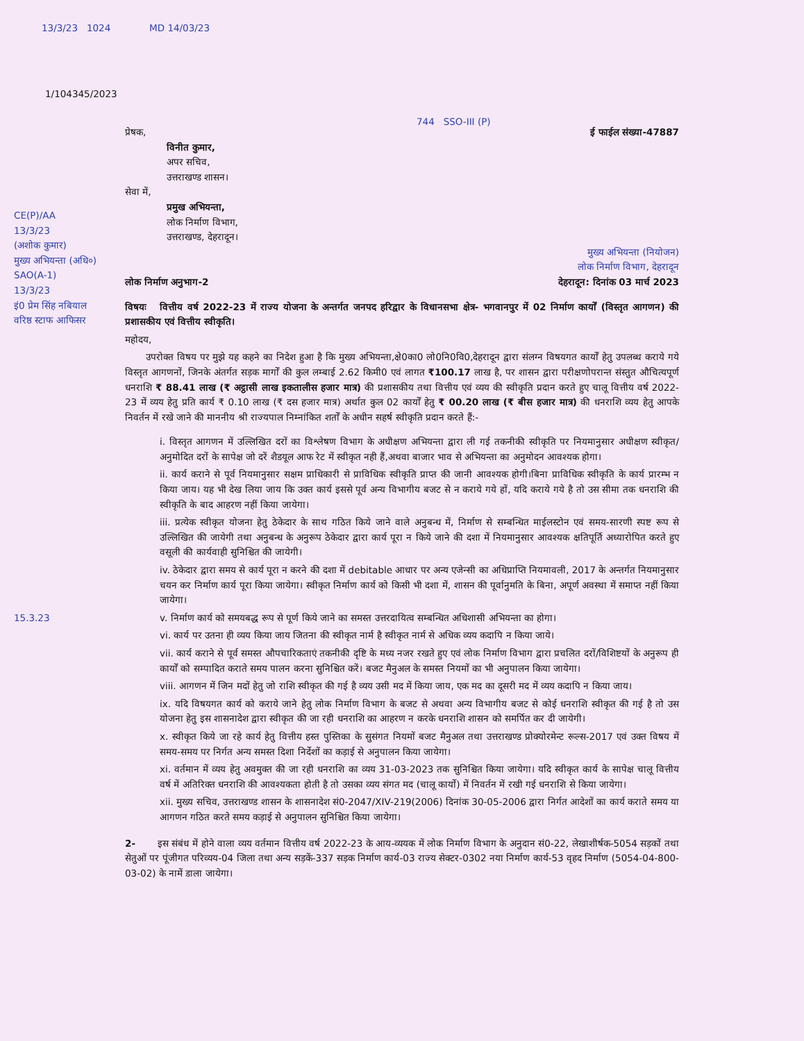13/3/23 1024 MD 14/03/23
1/104345/2023
744 SSO-III (P)
प्रेषक, ई फाईल संख्या-47887
विनीत कुमार,
अपर सचिव,
उत्तराखण्ड शासन।
सेवा में,
प्रमुख अभियन्ता,
लोक निर्माण विभाग,
उत्तराखण्ड, देहरादून।
मुख्य अभियन्ता (नियोजन)
लोक निर्माण विभाग, देहरादून
लोक निर्माण अनुभाग-2 देहरादून: दिनांक 03 मार्च 2023
विषयः वित्तीय वर्ष 2022-23 में राज्य योजना के अन्तर्गत जनपद हरिद्वार के विधानसभा क्षेत्र- भगवानपुर में 02 निर्माण कार्यों (विस्तृत आगणन) की प्रशासकीय एवं वित्तीय स्वीकृति।
महोदय,
उपरोक्त विषय पर मुझे यह कहने का निदेश हुआ है कि मुख्य अभियन्ता,क्षे0का0 लो0नि0वि0,देहरादून द्वारा संलग्न विषयगत कार्यों हेतु उपलब्ध कराये गये विस्तृत आगणनों, जिनके अंतर्गत सड़क मार्गों की कुल लम्बाई 2.62 किमी0 एवं लागत ₹100.17 लाख है, पर शासन द्वारा परीक्षणोपरान्त संस्तुत औचित्यपूर्ण धनराशि ₹ 88.41 लाख (₹ अट्ठासी लाख इकतालीस हजार मात्र) की प्रशासकीय तथा वित्तीय एवं व्यय की स्वीकृति प्रदान करते हुए चालू वित्तीय वर्ष 2022-23 में व्यय हेतु प्रति कार्य ₹ 0.10 लाख (₹ दस हजार मात्र) अर्थात कुल 02 कार्यों हेतु ₹ 00.20 लाख (₹ बीस हजार मात्र) की धनराशि व्यय हेतु आपके निवर्तन में रखे जाने की मा‍ननीय श्री राज्यपाल निम्नांकित शर्तों के अधीन सहर्ष स्वीकृति प्रदान करते हैं:-
i. विस्तृत आगणन में उल्लिखित दरों का विश्लेषण विभाग के अधीक्षण अभियन्ता द्वारा ली गई तकनीकी स्वीकृति पर नियमानुसार अधीक्षण स्वीकृत/अनुमोदित दरों के सापेक्ष जो दरें शैडयूल आफ रेट में स्वीकृत नही हैं,अथवा बाजार भाव से अभियन्ता का अनुमोदन आवश्यक होगा।
ii. कार्य कराने से पूर्व नियमानुसार सक्षम प्राधिकारी से प्राविधिक स्वीकृति प्राप्त की जानी आवश्यक होगी।बिना प्राविधिक स्वीकृति के कार्य प्रारम्भ न किया जाय। यह भी देख लिया जाय कि उक्त कार्य इससे पूर्व अन्य विभागीय बजट से न कराये गये हों, यदि कराये गये है तो उस सीमा तक धनराशि की स्वीकृति के बाद आहरण नहीं किया जायेगा।
iii. प्रत्येक स्वीकृत योजना हेतु ठेकेदार के साथ गठित किये जाने वाले अनुबन्ध में, निर्माण से सम्बन्धित माईलस्टोन एवं समय-सारणी स्पष्ट रूप से उल्लिखित की जायेगी तथा अनुबन्ध के अनुरूप ठेकेदार द्वारा कार्य पूरा न किये जाने की दशा में नियमानुसार आवश्यक क्षतिपूर्ति अध्यारोपित करते हुए वसूली की कार्यवाही सुनिश्चित की जायेगी।
iv. ठेकेदार द्वारा समय से कार्य पूरा न करने की दशा में debitable आधार पर अन्य एजेन्सी का अधिप्राप्ति नियमावली, 2017 के अन्तर्गत नियमानुसार चयन कर निर्माण कार्य पूरा किया जायेगा। स्वीकृत निर्माण कार्य को किसी भी दशा में, शासन की पूर्वानुमति के बिना, अपूर्ण अवस्था में समाप्त नहीं किया जायेगा।
v. निर्माण कार्य को समयबद्ध रूप से पूर्ण किये जाने का समस्त उत्तरदायित्व सम्बन्धित अधिशासी अभियन्ता का होगा।
vi. कार्य पर उतना ही व्यय किया जाय जितना की स्वीकृत नार्म है स्वीकृत नार्म से अधिक व्यय कदापि न किया जाये।
vii. कार्य कराने से पूर्व समस्त औपचारिकताएं तकनीकी दृष्टि के मध्य नजर रखते हुए एवं लोक निर्माण विभाग द्वारा प्रचलित दरों/विशिष्टयों के अनुरूप ही कार्यों को सम्पादित कराते समय पालन करना सुनिश्चित करें। बजट मैनुअल के समस्त नियमों का भी अनुपालन किया जायेगा।
viii. आगणन में जिन मदों हेतु जो राशि स्वीकृत की गई है व्यय उसी मद में किया जाय, एक मद का दूसरी मद में व्यय कदापि न किया जाय।
ix. यदि विषयगत कार्य को कराये जाने हेतु लोक निर्माण विभाग के बजट से अथवा अन्य विभागीय बजट से कोई धनराशि स्वीकृत की गई है तो उस योजना हेतु इस शासनादेश द्वारा स्वीकृत की जा रही धनराशि का आहरण न करके धनराशि शासन को समर्पित कर दी जायेगी।
x. स्वीकृत किये जा रहे कार्य हेतु वित्तीय हस्त पुस्तिका के सुसंगत नियमों बजट मैनुअल तथा उत्तराखण्ड प्रोक्योरमेन्ट रूल्स-2017 एवं उक्त विषय में समय-समय पर निर्गत अन्य समस्त दिशा निर्देशों का कड़ाई से अनुपालन किया जायेगा।
xi. वर्तमान में व्यय हेतु अवमुक्त की जा रही धनराशि का व्यय 31-03-2023 तक सुनिश्चित किया जायेगा। यदि स्वीकृत कार्य के सापेक्ष चालू वित्तीय वर्ष में अतिरिक्त धनराशि की आवश्यकता होती है तो उसका व्यय संगत मद (चालू कार्यो) में निवर्तन में रखी गई धनराशि से किया जायेगा।
xii. मुख्य सचिव, उत्तराखण्ड शासन के शासनादेश सं0-2047/XIV-219(2006) दिनांक 30-05-2006 द्वारा निर्गत आदेशों का कार्य कराते समय या आगणन गठित करते समय कड़ाई से अनुपालन सुनिश्चित किया जायेगा।
2- इस संबंध में होने वाला व्यय वर्तमान वित्तीय वर्ष 2022-23 के आय-व्ययक में लोक निर्माण विभाग के अनुदान सं0-22, लेखाशीर्षक-5054 सड़कों तथा सेतुओं पर पूंजीगत परिव्यय-04 जिला तथा अन्य सड़कें-337 सड़क निर्माण कार्य-03 राज्य सेक्टर-0302 नया निर्माण कार्य-53 वृहद निर्माण (5054-04-800-03-02) के नामें डाला जायेगा।
CE(P)/AA
13/3/23
(अशोक कुमार)
मुख्य अभियन्ता (अधि०)
SAO(A-1)
13/3/23
इं0 प्रेम सिंह नबियाल
वरिष्ठ स्टाफ आफिसर
15.3.23